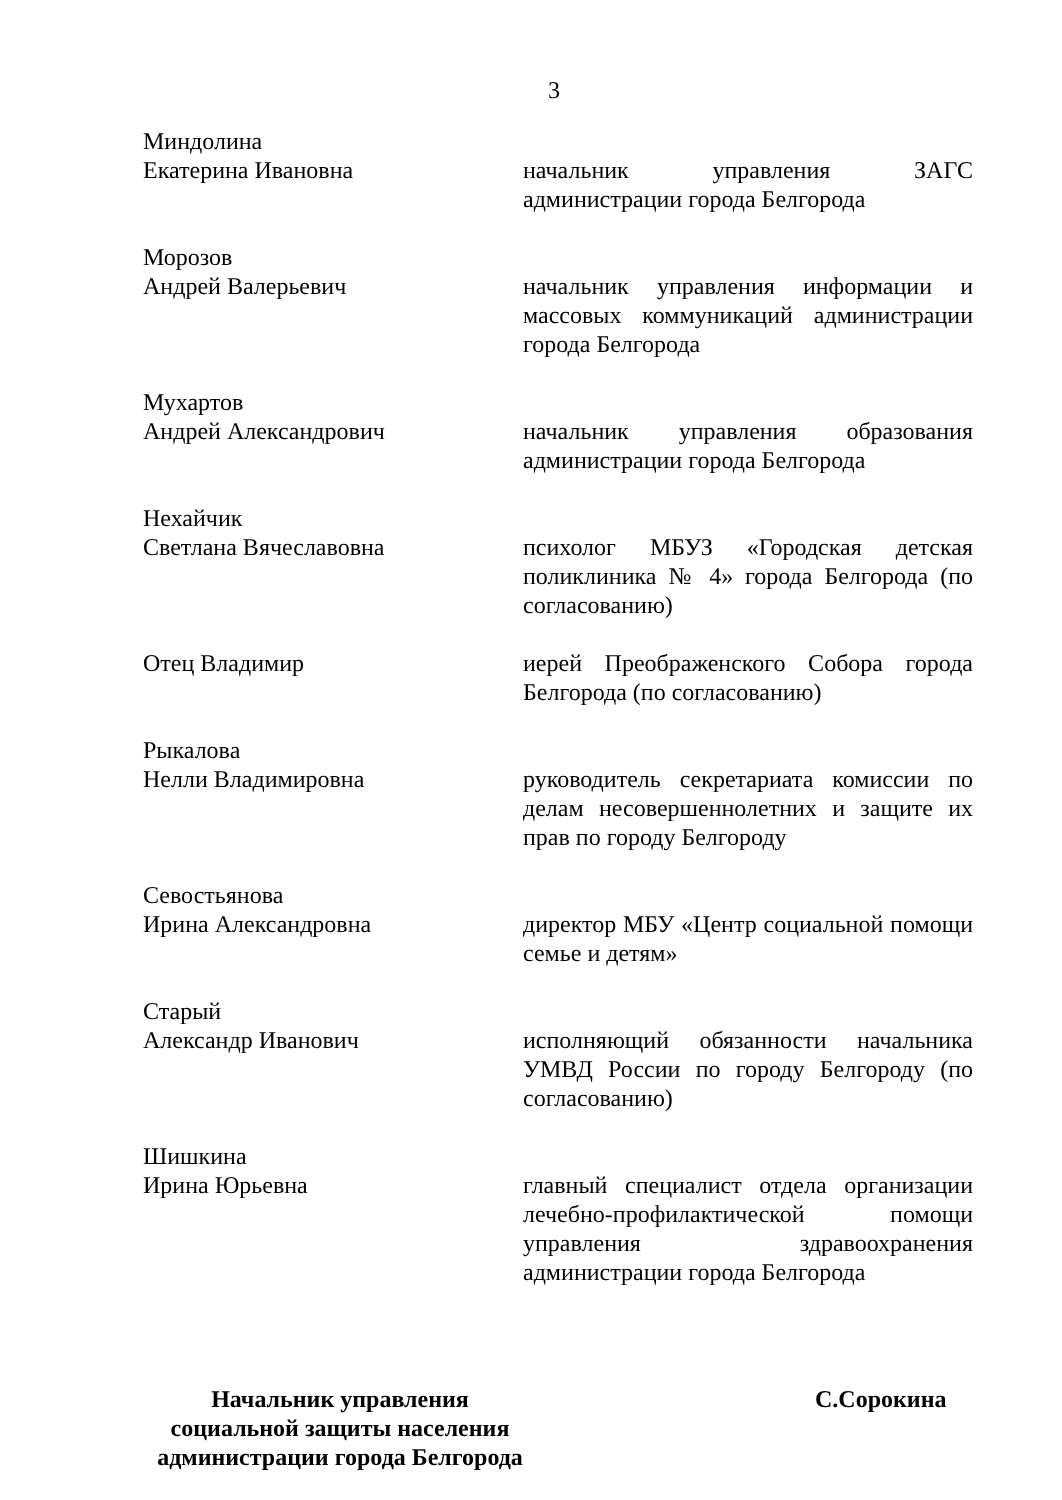3
Миндолина
Екатерина Ивановна
начальник управления ЗАГС администрации города Белгорода
Морозов
Андрей Валерьевич
начальник управления информации и массовых коммуникаций администрации города Белгорода
Мухартов
Андрей Александрович
начальник управления образования администрации города Белгорода
Нехайчик
Светлана Вячеславовна
психолог МБУЗ «Городская детская поликлиника № 4» города Белгорода (по согласованию)
Отец Владимир иерей Преображенского Собора города Белгорода (по согласованию)
Рыкалова
Нелли Владимировна
руководитель секретариата комиссии по делам несовершеннолетних и защите их прав по городу Белгороду
Севостьянова
Ирина Александровна
директор МБУ «Центр социальной помощи семье и детям»
Старый
Александр Иванович
исполняющий обязанности начальника УМВД России по городу Белгороду (по согласованию)
Шишкина
Ирина Юрьевна
главный специалист отдела организации лечебно-профилактической помощи управления здравоохранения администрации города Белгорода
Начальник управления
социальной защиты населения
администрации города Белгорода
С.Сорокина